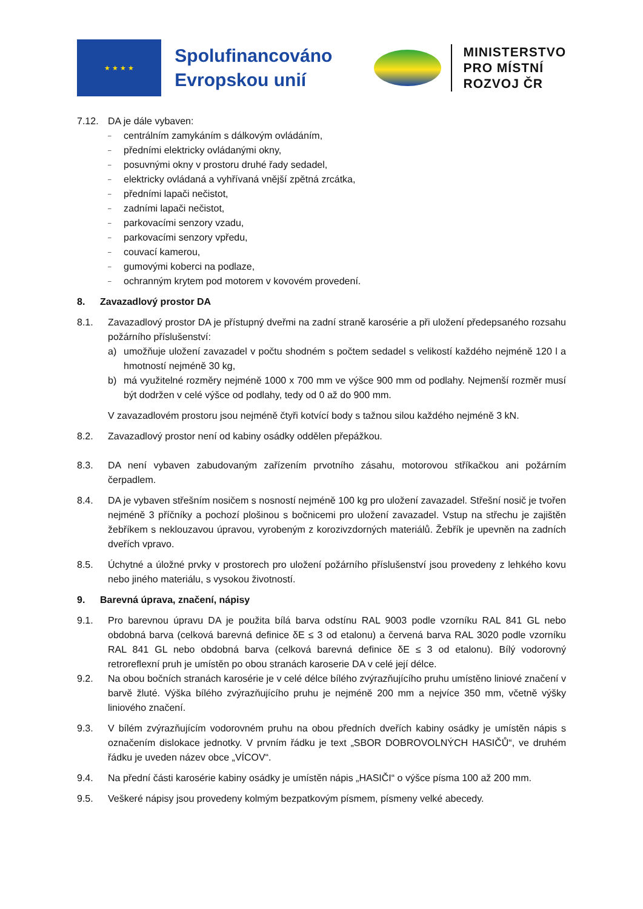★ ★ ★ ★
Spolufinancováno Evropskou unií
MINISTERSTVO
PRO MÍSTNÍ
ROZVOJ ČR
7.12. DA je dále vybaven:
– centrálním zamykáním s dálkovým ovládáním,
– předními elektricky ovládanými okny,
– posuvnými okny v prostoru druhé řady sedadel,
– elektricky ovládaná a vyhřívaná vnější zpětná zrcátka,
– předními lapači nečistot,
– zadními lapači nečistot,
– parkovacími senzory vzadu,
– parkovacími senzory vpředu,
– couvací kamerou,
– gumovými koberci na podlaze,
– ochranným krytem pod motorem v kovovém provedení.
8. Zavazadlový prostor DA
8.1. Zavazadlový prostor DA je přístupný dveřmi na zadní straně karosérie a při uložení předepsaného rozsahu požárního příslušenství:
a) umožňuje uložení zavazadel v počtu shodném s počtem sedadel s velikostí každého nejméně 120 l a hmotností nejméně 30 kg,
b) má využitelné rozměry nejméně 1000 x 700 mm ve výšce 900 mm od podlahy. Nejmenší rozměr musí být dodržen v celé výšce od podlahy, tedy od 0 až do 900 mm.
V zavazadlovém prostoru jsou nejméně čtyři kotvící body s tažnou silou každého nejméně 3 kN.
8.2. Zavazadlový prostor není od kabiny osádky oddělen přepážkou.
8.3. DA není vybaven zabudovaným zařízením prvotního zásahu, motorovou stříkačkou ani požárním čerpadlem.
8.4. DA je vybaven střešním nosičem s nosností nejméně 100 kg pro uložení zavazadel. Střešní nosič je tvořen nejméně 3 příčníky a pochozí plošinou s bočnicemi pro uložení zavazadel. Vstup na střechu je zajištěn žebříkem s neklouzavou úpravou, vyrobeným z korozivzdorných materiálů. Žebřík je upevněn na zadních dveřích vpravo.
8.5. Úchytné a úložné prvky v prostorech pro uložení požárního příslušenství jsou provedeny z lehkého kovu nebo jiného materiálu, s vysokou životností.
9. Barevná úprava, značení, nápisy
9.1. Pro barevnou úpravu DA je použita bílá barva odstínu RAL 9003 podle vzorníku RAL 841 GL nebo obdobná barva (celková barevná definice δE ≤ 3 od etalonu) a červená barva RAL 3020 podle vzorníku RAL 841 GL nebo obdobná barva (celková barevná definice δE ≤ 3 od etalonu). Bílý vodorovný retroreflexní pruh je umístěn po obou stranách karoserie DA v celé její délce.
9.2. Na obou bočních stranách karosérie je v celé délce bílého zvýrazňujícího pruhu umístěno liniové značení v barvě žluté. Výška bílého zvýrazňujícího pruhu je nejméně 200 mm a nejvíce 350 mm, včetně výšky liniového značení.
9.3. V bílém zvýrazňujícím vodorovném pruhu na obou předních dveřích kabiny osádky je umístěn nápis s označením dislokace jednotky. V prvním řádku je text „SBOR DOBROVOLNÝCH HASIČŮ“, ve druhém řádku je uveden název obce „VÍCOV“.
9.4. Na přední části karosérie kabiny osádky je umístěn nápis „HASIČI“ o výšce písma 100 až 200 mm.
9.5. Veškeré nápisy jsou provedeny kolmým bezpatkovým písmem, písmeny velké abecedy.